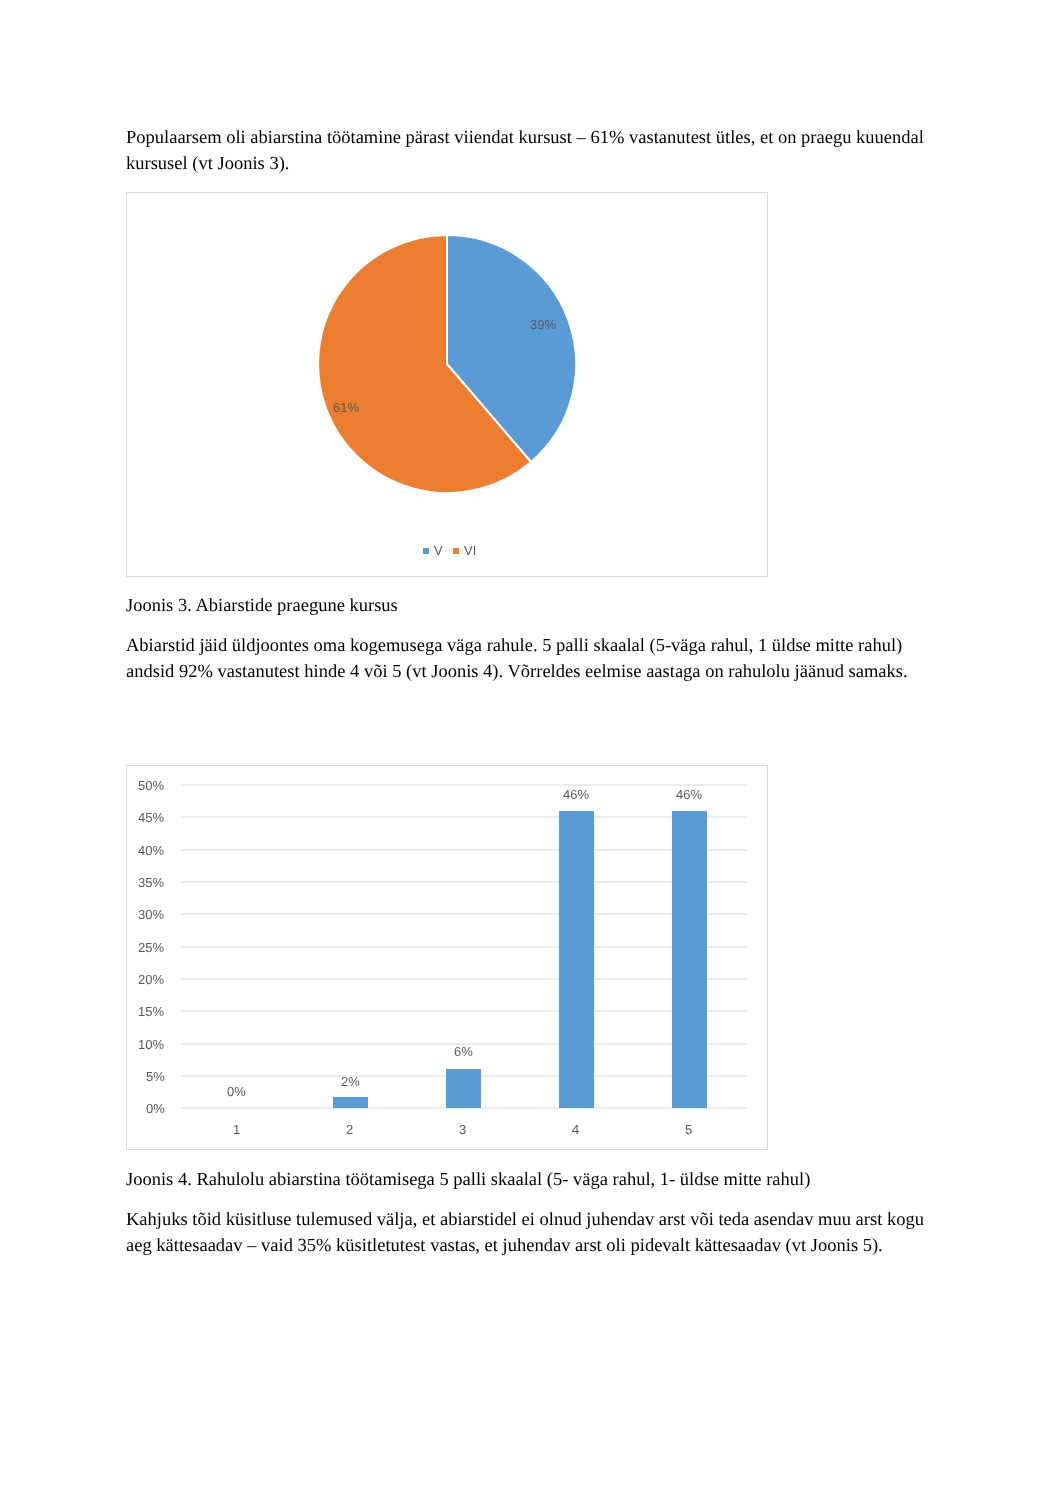Populaarsem oli abiarstina töötamine pärast viiendat kursust – 61% vastanutest ütles, et on praegu kuuendal kursusel (vt Joonis 3).
39%
61%
V
VI
Joonis 3. Abiarstide praegune kursus
Abiarstid jäid üldjoontes oma kogemusega väga rahule. 5 palli skaalal (5-väga rahul, 1 üldse mitte rahul) andsid 92% vastanutest hinde 4 või 5 (vt Joonis 4). Võrreldes eelmise aastaga on rahulolu jäänud samaks.
50%
45%
40%
35%
30%
25%
20%
15%
10%
5%
0%
0%
2%
6%
46%
46%
1
2
3
4
5
Joonis 4. Rahulolu abiarstina töötamisega 5 palli skaalal (5- väga rahul, 1- üldse mitte rahul)
Kahjuks tõid küsitluse tulemused välja, et abiarstidel ei olnud juhendav arst või teda asendav muu arst kogu aeg kättesaadav – vaid 35% küsitletutest vastas, et juhendav arst oli pidevalt kättesaadav (vt Joonis 5).